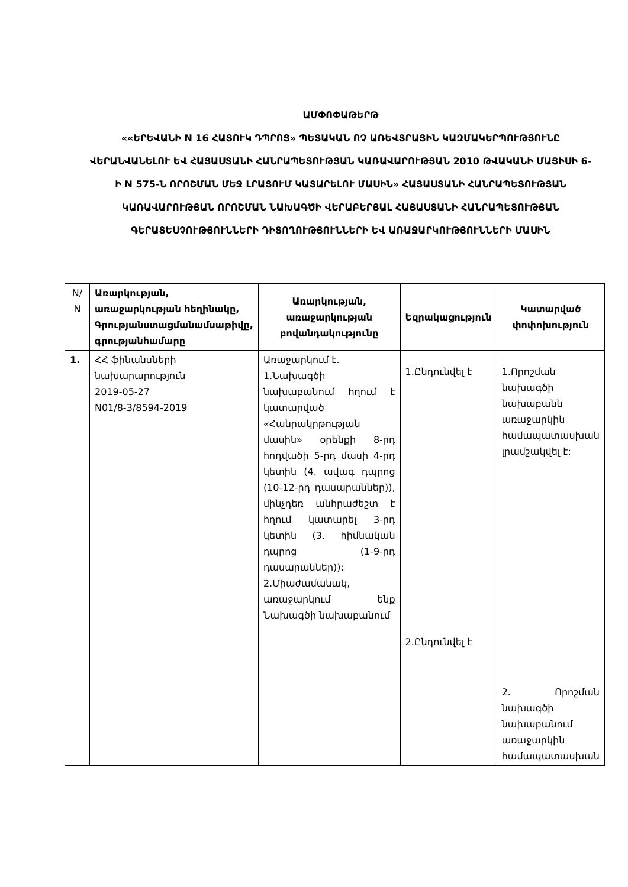ԱՄՓՈՓԱԹԵՐԹ
««ԵՐԵՎԱՆԻ N 16 ՀԱՏՈՒԿ ԴՊՐՈՑ» ՊԵՏԱԿԱՆ ՈՉ ԱՌԵՎՏՐԱՅԻՆ ԿԱԶՄԱԿԵՐՊՈՒԹՅՈՒՆԸ ՎԵՐԱՆՎԱՆԵԼՈՒ ԵՎ ՀԱՅԱՍՏԱՆԻ ՀԱՆՐԱՊԵՏՈՒԹՅԱՆ ԿԱՌԱՎԱՐՈՒԹՅԱՆ 2010 ԹՎԱԿԱՆԻ ՄԱՅԻՍԻ 6-Ի N 575-Ն ՈՐՈՇՄԱՆ ՄԵՋ ԼՐԱՑՈՒՄ ԿԱՏԱՐԵԼՈՒ ՄԱՍԻՆ» ՀԱՅԱՍՏԱՆԻ ՀԱՆՐԱՊԵՏՈՒԹՅԱՆ ԿԱՌԱՎԱՐՈՒԹՅԱՆ ՈՐՈՇՄԱՆ ՆԱԽԱԳԾԻ ՎԵՐԱԲԵՐՅԱԼ ՀԱՅԱՍՏԱՆԻ ՀԱՆՐԱՊԵՏՈՒԹՅԱՆ ԳԵՐԱՏԵՍՉՈՒԹՅՈՒՆՆԵՐԻ ԴԻՏՈՂՈՒԹՅՈՒՆՆԵՐԻ ԵՎ ԱՌԱՋԱՐԿՈՒԹՅՈՒՆՆԵՐԻ ՄԱՍԻՆ
| N/ N | Առարկության, առաջարկության հեղինակը, Գրությանստացմանամսաթիվը, գրությանհամարը | Առարկության, առաջարկության բովանդակությունը | Եզրակացություն | Կատարված փոփոխություն |
| 1. | ՀՀ ֆինանսների նախարարություն 2019-05-27 N01/8-3/8594-2019 | Առաջարկում է. 1.Նախագծի նախաբանում հղում է կատարված «Հանրակրթության մասին» օրենքի 8-րդ հոդվածի 5-րդ մասի 4-րդ կետին (4. ավագ դպրոց (10-12-րդ դասարաններ)), մինչդեռ անհրաժեշտ է հղում կատարել 3-րդ կետին (3. հիմնական դպրոց (1-9-րդ դասարաններ)): 2.Միաժամանակ, առաջարկում ենք Նախագծի նախաբանում | 1.Ընդունվել է 2.Ընդունվել է | 1.Որոշման նախագծի նախաբանն առաջարկին համապատասխան լրամշակվել է: 2. Որոշման նախագծի նախաբանում առաջարկին համապատասխան |